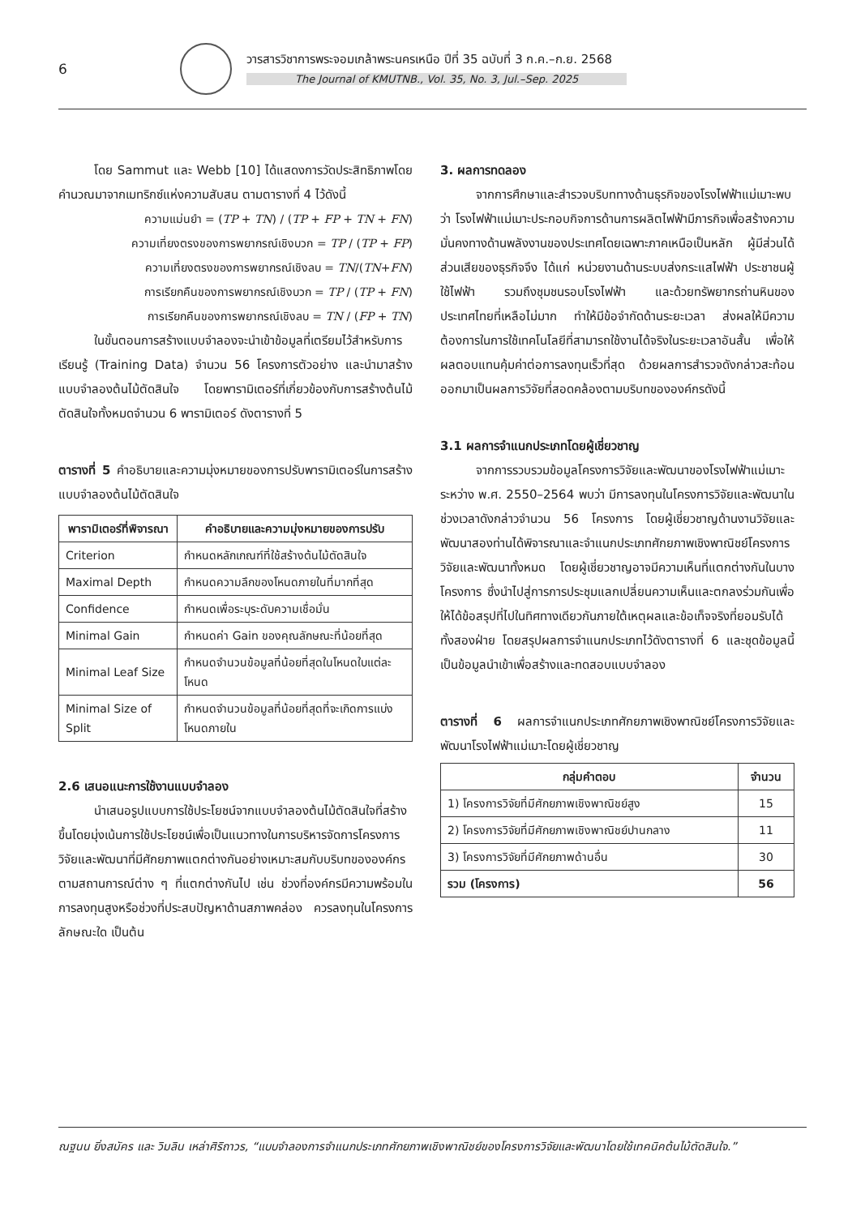6
วารสารวิชาการพระจอมเกล้าพระนครเหนือ ปีที่ 35 ฉบับที่ 3 ก.ค.–ก.ย. 2568
The Journal of KMUTNB., Vol. 35, No. 3, Jul.–Sep. 2025
โดย Sammut และ Webb [10] ได้แสดงการวัดประสิทธิภาพโดยคำนวณมาจากเมทริกซ์แห่งความสับสน ตามตารางที่ 4 ไว้ดังนี้
ความแม่นยำ = (TP + TN) / (TP + FP + TN + FN)
ความเที่ยงตรงของการพยากรณ์เชิงบวก = TP / (TP + FP)
ความเที่ยงตรงของการพยากรณ์เชิงลบ = TN/(TN+FN)
การเรียกคืนของการพยากรณ์เชิงบวก = TP / (TP + FN)
การเรียกคืนของการพยากรณ์เชิงลบ = TN / (FP + TN)
ในขั้นตอนการสร้างแบบจำลองจะนำเข้าข้อมูลที่เตรียมไว้สำหรับการเรียนรู้ (Training Data) จำนวน 56 โครงการตัวอย่าง และนำมาสร้างแบบจำลองต้นไม้ตัดสินใจ โดยพารามิเตอร์ที่เกี่ยวข้องกับการสร้างต้นไม้ตัดสินใจทั้งหมดจำนวน 6 พารามิเตอร์ ดังตารางที่ 5
ตารางที่ 5 คำอธิบายและความมุ่งหมายของการปรับพารามิเตอร์ในการสร้างแบบจำลองต้นไม้ตัดสินใจ
| พารามิเตอร์ที่พิจารณา | คำอธิบายและความมุ่งหมายของการปรับ |
| --- | --- |
| Criterion | กำหนดหลักเกณฑ์ที่ใช้สร้างต้นไม้ตัดสินใจ |
| Maximal Depth | กำหนดความลึกของโหนดภายในที่มากที่สุด |
| Confidence | กำหนดเพื่อระบุระดับความเชื่อมั่น |
| Minimal Gain | กำหนดค่า Gain ของคุณลักษณะที่น้อยที่สุด |
| Minimal Leaf Size | กำหนดจำนวนข้อมูลที่น้อยที่สุดในโหนดใบแต่ละโหนด |
| Minimal Size of Split | กำหนดจำนวนข้อมูลที่น้อยที่สุดที่จะเกิดการแบ่งโหนดภายใน |
2.6 เสนอแนะการใช้งานแบบจำลอง
นำเสนอรูปแบบการใช้ประโยชน์จากแบบจำลองต้นไม้ตัดสินใจที่สร้างขึ้นโดยมุ่งเน้นการใช้ประโยชน์เพื่อเป็นแนวทางในการบริหารจัดการโครงการวิจัยและพัฒนาที่มีศักยภาพแตกต่างกันอย่างเหมาะสมกับบริบทขององค์กรตามสถานการณ์ต่าง ๆ ที่แตกต่างกันไป เช่น ช่วงที่องค์กรมีความพร้อมในการลงทุนสูงหรือช่วงที่ประสบปัญหาด้านสภาพคล่อง ควรลงทุนในโครงการลักษณะใด เป็นต้น
3. ผลการทดลอง
จากการศึกษาและสำรวจบริบททางด้านธุรกิจของโรงไฟฟ้าแม่เมาะพบว่า โรงไฟฟ้าแม่เมาะประกอบกิจการด้านการผลิตไฟฟ้ามีภารกิจเพื่อสร้างความมั่นคงทางด้านพลังงานของประเทศโดยเฉพาะภาคเหนือเป็นหลัก ผู้มีส่วนได้ส่วนเสียของธุรกิจจึง ได้แก่ หน่วยงานด้านระบบส่งกระแสไฟฟ้า ประชาชนผู้ใช้ไฟฟ้า รวมถึงชุมชนรอบโรงไฟฟ้า และด้วยทรัพยากรถ่านหินของประเทศไทยที่เหลือไม่มาก ทำให้มีข้อจำกัดด้านระยะเวลา ส่งผลให้มีความต้องการในการใช้เทคโนโลยีที่สามารถใช้งานได้จริงในระยะเวลาอันสั้น เพื่อให้ผลตอบแทนคุ้มค่าต่อการลงทุนเร็วที่สุด ด้วยผลการสำรวจดังกล่าวสะท้อนออกมาเป็นผลการวิจัยที่สอดคล้องตามบริบทขององค์กรดังนี้
3.1 ผลการจำแนกประเภทโดยผู้เชี่ยวชาญ
จากการรวบรวมข้อมูลโครงการวิจัยและพัฒนาของโรงไฟฟ้าแม่เมาะระหว่าง พ.ศ. 2550–2564 พบว่า มีการลงทุนในโครงการวิจัยและพัฒนาในช่วงเวลาดังกล่าวจำนวน 56 โครงการ โดยผู้เชี่ยวชาญด้านงานวิจัยและพัฒนาสองท่านได้พิจารณาและจำแนกประเภทศักยภาพเชิงพาณิชย์โครงการวิจัยและพัฒนาทั้งหมด โดยผู้เชี่ยวชาญอาจมีความเห็นที่แตกต่างกันในบางโครงการ ซึ่งนำไปสู่การการประชุมแลกเปลี่ยนความเห็นและตกลงร่วมกันเพื่อให้ได้ข้อสรุปที่ไปในทิศทางเดียวกันภายใต้เหตุผลและข้อเท็จจริงที่ยอมรับได้ทั้งสองฝ่าย โดยสรุปผลการจำแนกประเภทไว้ดังตารางที่ 6 และชุดข้อมูลนี้เป็นข้อมูลนำเข้าเพื่อสร้างและทดสอบแบบจำลอง
ตารางที่ 6 ผลการจำแนกประเภทศักยภาพเชิงพาณิชย์โครงการวิจัยและพัฒนาโรงไฟฟ้าแม่เมาะโดยผู้เชี่ยวชาญ
| กลุ่มคำตอบ | จำนวน |
| --- | --- |
| 1) โครงการวิจัยที่มีศักยภาพเชิงพาณิชย์สูง | 15 |
| 2) โครงการวิจัยที่มีศักยภาพเชิงพาณิชย์ปานกลาง | 11 |
| 3) โครงการวิจัยที่มีศักยภาพด้านอื่น | 30 |
| รวม (โครงการ) | 56 |
ณฐนน ยิ่งสมัคร และ วิมลิน เหล่าศิริถาวร, “แบบจำลองการจำแนกประเภทศักยภาพเชิงพาณิชย์ของโครงการวิจัยและพัฒนาโดยใช้เทคนิคต้นไม้ตัดสินใจ.”